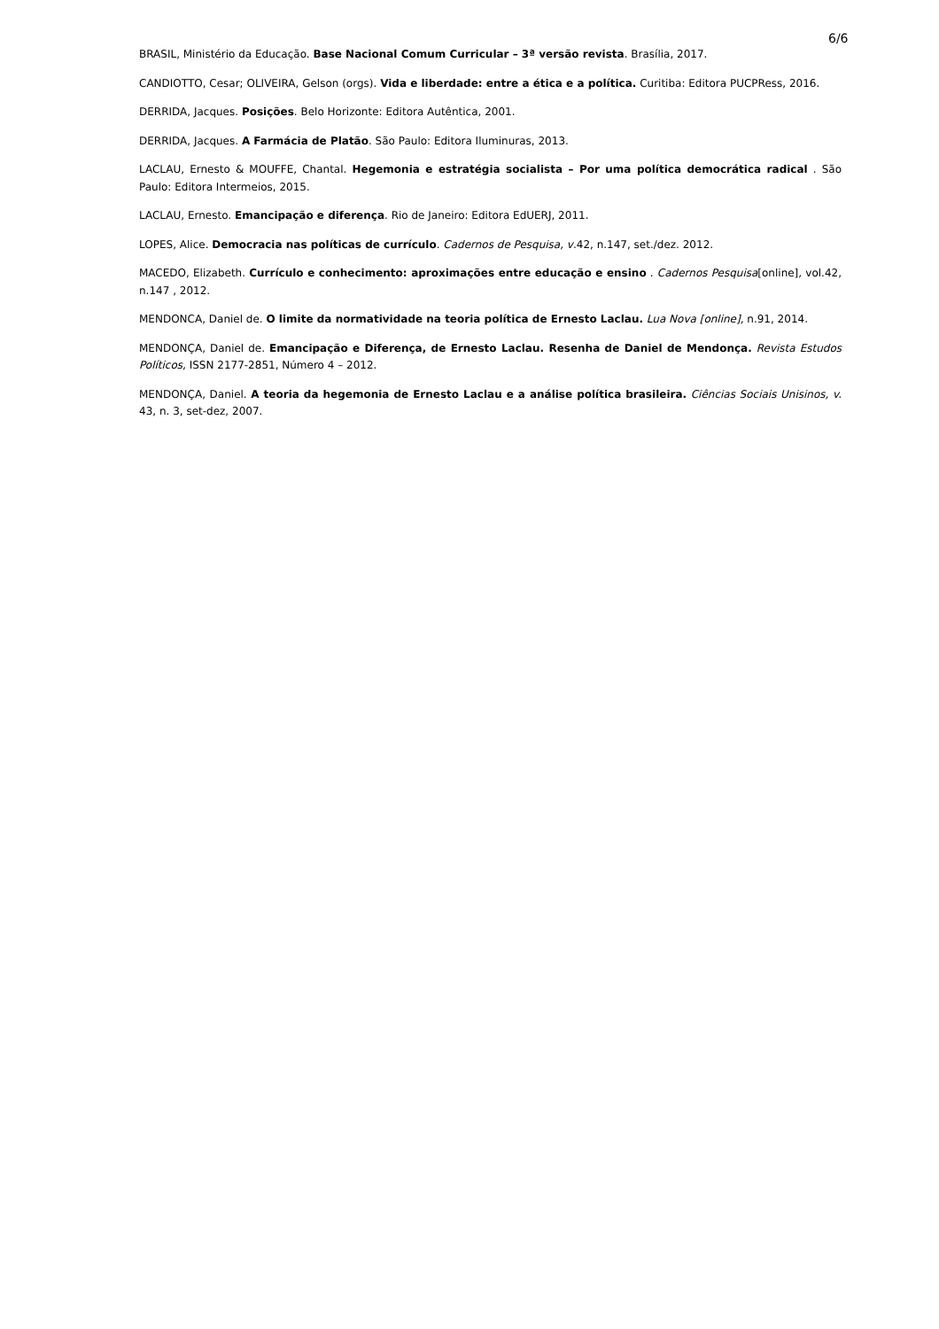6/6
BRASIL, Ministério da Educação. Base Nacional Comum Curricular – 3ª versão revista. Brasília, 2017.
CANDIOTTO, Cesar; OLIVEIRA, Gelson (orgs). Vida e liberdade: entre a ética e a política. Curitiba: Editora PUCPRess, 2016.
DERRIDA, Jacques. Posições. Belo Horizonte: Editora Autêntica, 2001.
DERRIDA, Jacques. A Farmácia de Platão. São Paulo: Editora Iluminuras, 2013.
LACLAU, Ernesto & MOUFFE, Chantal. Hegemonia e estratégia socialista – Por uma política democrática radical . São Paulo: Editora Intermeios, 2015.
LACLAU, Ernesto. Emancipação e diferença. Rio de Janeiro: Editora EdUERJ, 2011.
LOPES, Alice. Democracia nas políticas de currículo. Cadernos de Pesquisa, v.42, n.147, set./dez. 2012.
MACEDO, Elizabeth. Currículo e conhecimento: aproximações entre educação e ensino . Cadernos Pesquisa[online], vol.42, n.147 , 2012.
MENDONCA, Daniel de. O limite da normatividade na teoria política de Ernesto Laclau. Lua Nova [online], n.91, 2014.
MENDONÇA, Daniel de. Emancipação e Diferença, de Ernesto Laclau. Resenha de Daniel de Mendonça. Revista Estudos Políticos, ISSN 2177-2851, Número 4 – 2012.
MENDONÇA, Daniel. A teoria da hegemonia de Ernesto Laclau e a análise política brasileira. Ciências Sociais Unisinos, v. 43, n. 3, set-dez, 2007.